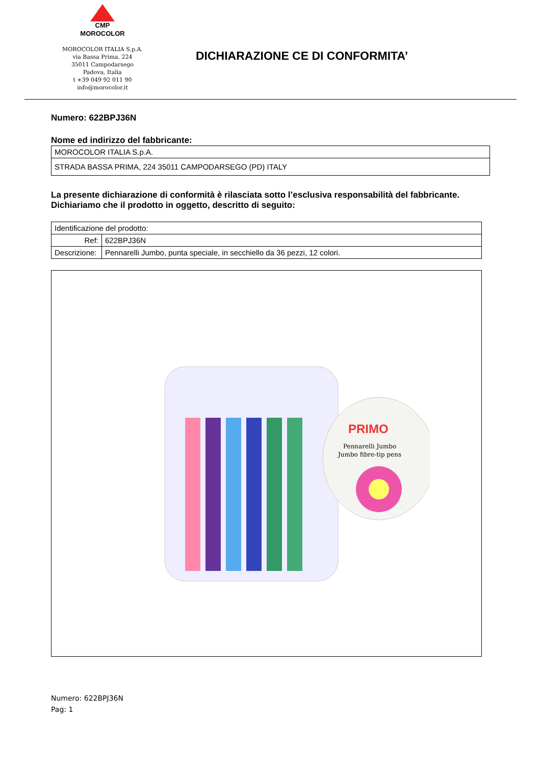CMP
MOROCOLOR
MOROCOLOR ITALIA S.p.A.
via Bassa Prima, 224
35011 Campodarsego
Padova, Italia
t +39 049 92 011 90
info@morocolor.it
DICHIARAZIONE CE DI CONFORMITA’
Numero: 622BPJ36N
Nome ed indirizzo del fabbricante:
| MOROCOLOR ITALIA S.p.A. |
| STRADA BASSA PRIMA, 224 35011 CAMPODARSEGO (PD) ITALY |
La presente dichiarazione di conformità è rilasciata sotto l’esclusiva responsabilità del fabbricante.
Dichiariamo che il prodotto in oggetto, descritto di seguito:
| Identificazione del prodotto: | |
| Ref: | 622BPJ36N |
| Descrizione: | Pennarelli Jumbo, punta speciale, in secchiello da 36 pezzi, 12 colori. |
PRIMO
Pennarelli Jumbo
Jumbo fibre-tip pens
Numero: 622BPJ36N
Pag: 1